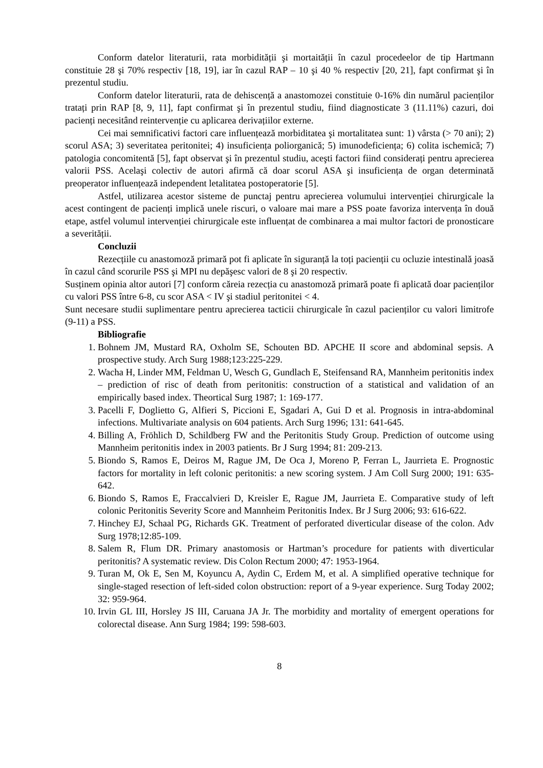Conform datelor literaturii, rata morbidității şi mortaității în cazul procedeelor de tip Hartmann constituie 28 şi 70% respectiv [18, 19], iar în cazul RAP – 10 şi 40 % respectiv [20, 21], fapt confirmat şi în prezentul studiu.
Conform datelor literaturii, rata de dehiscență a anastomozei constituie 0-16% din numărul pacienților tratați prin RAP [8, 9, 11], fapt confirmat şi în prezentul studiu, fiind diagnosticate 3 (11.11%) cazuri, doi pacienți necesitând reintervenție cu aplicarea derivațiilor externe.
Cei mai semnificativi factori care influențează morbiditatea şi mortalitatea sunt: 1) vârsta (> 70 ani); 2) scorul ASA; 3) severitatea peritonitei; 4) insuficiența poliorganică; 5) imunodeficiența; 6) colita ischemică; 7) patologia concomitentă [5], fapt observat şi în prezentul studiu, aceşti factori fiind considerați pentru aprecierea valorii PSS. Acelaşi colectiv de autori afirmă că doar scorul ASA şi insuficiența de organ determinată preoperator influențează independent letalitatea postoperatorie [5].
Astfel, utilizarea acestor sisteme de punctaj pentru aprecierea volumului intervenției chirurgicale la acest contingent de pacienți implică unele riscuri, o valoare mai mare a PSS poate favoriza intervența în două etape, astfel volumul intervenției chirurgicale este influențat de combinarea a mai multor factori de pronosticare a severității.
Concluzii
Rezecțiile cu anastomoză primară pot fi aplicate în siguranță la toți pacienții cu ocluzie intestinală joasă în cazul când scorurile PSS şi MPI nu depăşesc valori de 8 şi 20 respectiv.
Susținem opinia altor autori [7] conform căreia rezecția cu anastomoză primară poate fi aplicată doar pacienților cu valori PSS între 6-8, cu scor ASA < IV şi stadiul peritonitei < 4.
Sunt necesare studii suplimentare pentru aprecierea tacticii chirurgicale în cazul pacienților cu valori limitrofe (9-11) a PSS.
Bibliografie
1. Bohnem JM, Mustard RA, Oxholm SE, Schouten BD. APCHE II score and abdominal sepsis. A prospective study. Arch Surg 1988;123:225-229.
2. Wacha H, Linder MM, Feldman U, Wesch G, Gundlach E, Steifensand RA, Mannheim peritonitis index – prediction of risc of death from peritonitis: construction of a statistical and validation of an empirically based index. Theortical Surg 1987; 1: 169-177.
3. Pacelli F, Doglietto G, Alfieri S, Piccioni E, Sgadari A, Gui D et al. Prognosis in intra-abdominal infections. Multivariate analysis on 604 patients. Arch Surg 1996; 131: 641-645.
4. Billing A, Fröhlich D, Schildberg FW and the Peritonitis Study Group. Prediction of outcome using Mannheim peritonitis index in 2003 patients. Br J Surg 1994; 81: 209-213.
5. Biondo S, Ramos E, Deiros M, Rague JM, De Oca J, Moreno P, Ferran L, Jaurrieta E. Prognostic factors for mortality in left colonic peritonitis: a new scoring system. J Am Coll Surg 2000; 191: 635-642.
6. Biondo S, Ramos E, Fraccalvieri D, Kreisler E, Rague JM, Jaurrieta E. Comparative study of left colonic Peritonitis Severity Score and Mannheim Peritonitis Index. Br J Surg 2006; 93: 616-622.
7. Hinchey EJ, Schaal PG, Richards GK. Treatment of perforated diverticular disease of the colon. Adv Surg 1978;12:85-109.
8. Salem R, Flum DR. Primary anastomosis or Hartman’s procedure for patients with diverticular peritonitis? A systematic review. Dis Colon Rectum 2000; 47: 1953-1964.
9. Turan M, Ok E, Sen M, Koyuncu A, Aydin C, Erdem M, et al. A simplified operative technique for single-staged resection of left-sided colon obstruction: report of a 9-year experience. Surg Today 2002; 32: 959-964.
10. Irvin GL III, Horsley JS III, Caruana JA Jr. The morbidity and mortality of emergent operations for colorectal disease. Ann Surg 1984; 199: 598-603.
8